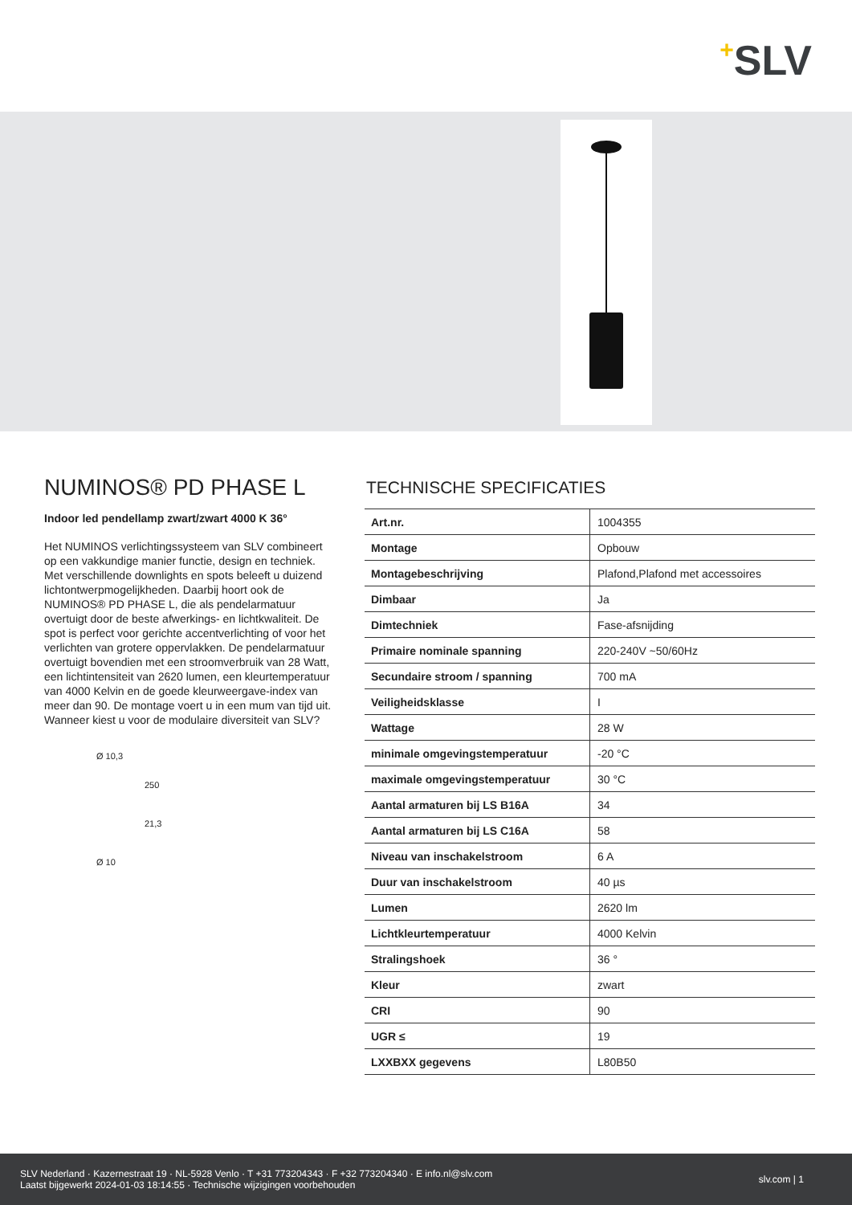+SLV
NUMINOS® PD PHASE L
Indoor led pendellamp zwart/zwart 4000 K 36°
Het NUMINOS verlichtingssysteem van SLV combineert op een vakkundige manier functie, design en techniek. Met verschillende downlights en spots beleeft u duizend lichtontwerpmogelijkheden. Daarbij hoort ook de NUMINOS® PD PHASE L, die als pendelarmatuur overtuigt door de beste afwerkings- en lichtkwaliteit. De spot is perfect voor gerichte accentverlichting of voor het verlichten van grotere oppervlakken. De pendelarmatuur overtuigt bovendien met een stroomverbruik van 28 Watt, een lichtintensiteit van 2620 lumen, een kleurtemperatuur van 4000 Kelvin en de goede kleurweergave-index van meer dan 90. De montage voert u in een mum van tijd uit. Wanneer kiest u voor de modulaire diversiteit van SLV?
Ø 10,3
250
21,3
Ø 10
TECHNISCHE SPECIFICATIES
| Art.nr. | 1004355 |
| Montage | Opbouw |
| Montagebeschrijving | Plafond,Plafond met accessoires |
| Dimbaar | Ja |
| Dimtechniek | Fase-afsnijding |
| Primaire nominale spanning | 220-240V ~50/60Hz |
| Secundaire stroom / spanning | 700 mA |
| Veiligheidsklasse | I |
| Wattage | 28 W |
| minimale omgevingstemperatuur | -20 °C |
| maximale omgevingstemperatuur | 30 °C |
| Aantal armaturen bij LS B16A | 34 |
| Aantal armaturen bij LS C16A | 58 |
| Niveau van inschakelstroom | 6 A |
| Duur van inschakelstroom | 40 µs |
| Lumen | 2620 lm |
| Lichtkleurtemperatuur | 4000 Kelvin |
| Stralingshoek | 36 ° |
| Kleur | zwart |
| CRI | 90 |
| UGR ≤ | 19 |
| LXXBXX gegevens | L80B50 |
SLV Nederland · Kazernestraat 19 · NL-5928 Venlo · T +31 773204343 · F +32 773204340 · E info.nl@slv.com
Laatst bijgewerkt 2024-01-03 18:14:55 · Technische wijzigingen voorbehouden
slv.com | 1